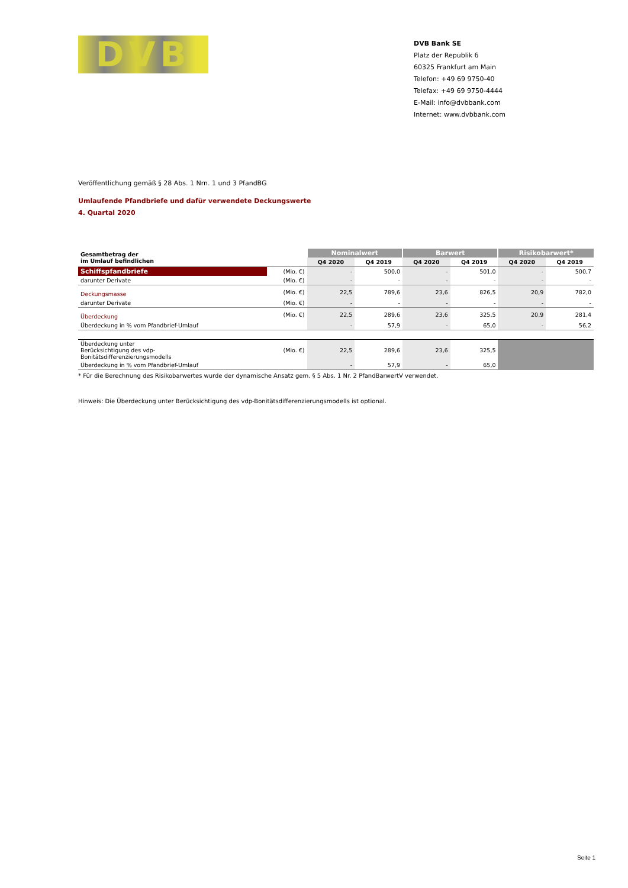DVB
DVB Bank SE
Platz der Republik 6
60325 Frankfurt am Main
Telefon: +49 69 9750-40
Telefax: +49 69 9750-4444
E-Mail: info@dvbbank.com
Internet: www.dvbbank.com
Veröffentlichung gemäß § 28 Abs. 1 Nrn. 1 und 3 PfandBG
Umlaufende Pfandbriefe und dafür verwendete Deckungswerte
4. Quartal 2020
| Gesamtbetrag der im Umlauf befindlichen | | Nominalwert | | Barwert | | Risikobarwert* | |
| --- | --- | --- | --- | --- | --- | --- | --- |
| | | Q4 2020 | Q4 2019 | Q4 2020 | Q4 2019 | Q4 2020 | Q4 2019 |
| Schiffspfandbriefe | (Mio. €) | - | 500,0 | - | 501,0 | - | 500,7 |
| darunter Derivate | (Mio. €) | - | - | - | - | - | - |
| Deckungsmasse | (Mio. €) | 22,5 | 789,6 | 23,6 | 826,5 | 20,9 | 782,0 |
| darunter Derivate | (Mio. €) | - | - | - | - | - | - |
| Überdeckung | (Mio. €) | 22,5 | 289,6 | 23,6 | 325,5 | 20,9 | 281,4 |
| Überdeckung in % vom Pfandbrief-Umlauf | | - | 57,9 | - | 65,0 | - | 56,2 |
| Überdeckung unter Berücksichtigung des vdp- Bonitätsdifferenzierungsmodells | (Mio. €) | 22,5 | 289,6 | 23,6 | 325,5 | | |
| Überdeckung in % vom Pfandbrief-Umlauf | | - | 57,9 | - | 65,0 | | |
* Für die Berechnung des Risikobarwertes wurde der dynamische Ansatz gem. § 5 Abs. 1 Nr. 2 PfandBarwertV verwendet.
Hinweis: Die Überdeckung unter Berücksichtigung des vdp-Bonitätsdifferenzierungsmodells ist optional.
Seite 1